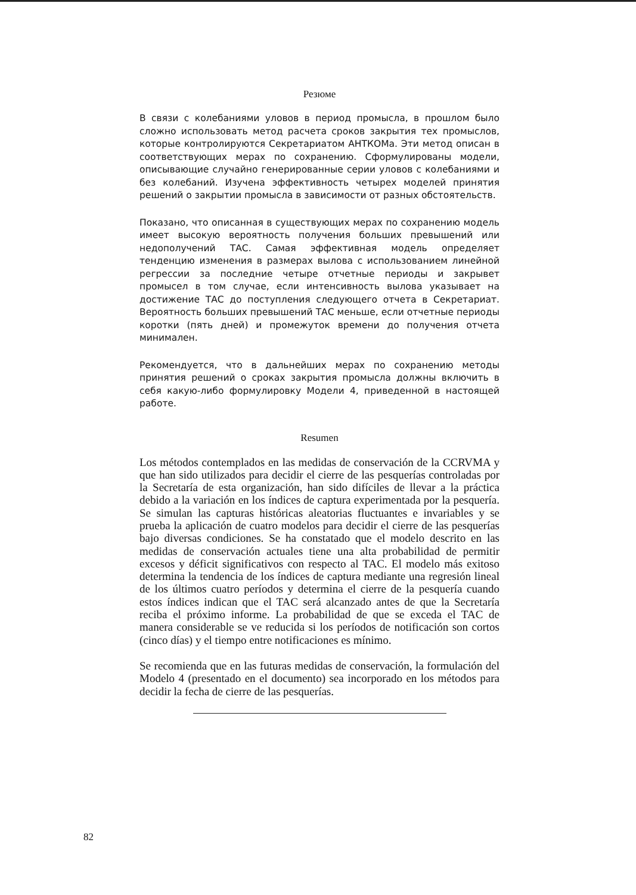Резюме
В связи с колебаниями уловов в период промысла, в прошлом было сложно использовать метод расчета сроков закрытия тех промыслов, которые контролируются Секретариатом АНТКОМа. Эти метод описан в соответствующих мерах по сохранению. Сформулированы модели, описывающие случайно генерированные серии уловов с колебаниями и без колебаний. Изучена эффективность четырех моделей принятия решений о закрытии промысла в зависимости от разных обстоятельств.
Показано, что описанная в существующих мерах по сохранению модель имеет высокую вероятность получения больших превышений или недополучений ТАС. Самая эффективная модель определяет тенденцию изменения в размерах вылова с использованием линейной регрессии за последние четыре отчетные периоды и закрывет промысел в том случае, если интенсивность вылова указывает на достижение ТАС до поступления следующего отчета в Секретариат. Вероятность больших превышений ТАС меньше, если отчетные периоды коротки (пять дней) и промежуток времени до получения отчета минимален.
Рекомендуется, что в дальнейших мерах по сохранению методы принятия решений о сроках закрытия промысла должны включить в себя какую-либо формулировку Модели 4, приведенной в настоящей работе.
Resumen
Los métodos contemplados en las medidas de conservación de la CCRVMA y que han sido utilizados para decidir el cierre de las pesquerías controladas por la Secretaría de esta organización, han sido difíciles de llevar a la práctica debido a la variación en los índices de captura experimentada por la pesquería. Se simulan las capturas históricas aleatorias fluctuantes e invariables y se prueba la aplicación de cuatro modelos para decidir el cierre de las pesquerías bajo diversas condiciones. Se ha constatado que el modelo descrito en las medidas de conservación actuales tiene una alta probabilidad de permitir excesos y déficit significativos con respecto al TAC. El modelo más exitoso determina la tendencia de los índices de captura mediante una regresión lineal de los últimos cuatro períodos y determina el cierre de la pesquería cuando estos índices indican que el TAC será alcanzado antes de que la Secretaría reciba el próximo informe. La probabilidad de que se exceda el TAC de manera considerable se ve reducida si los períodos de notificación son cortos (cinco días) y el tiempo entre notificaciones es mínimo.
Se recomienda que en las futuras medidas de conservación, la formulación del Modelo 4 (presentado en el documento) sea incorporado en los métodos para decidir la fecha de cierre de las pesquerías.
82